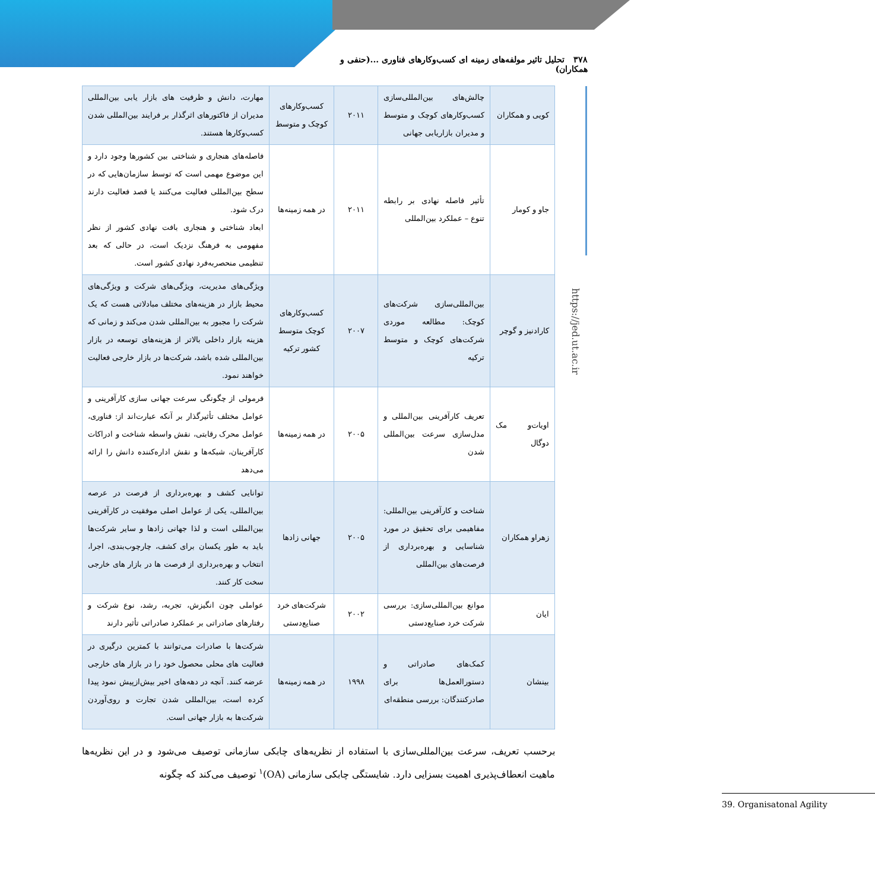۳۷۸ تحلیل تاثیر مولفه‌های زمینه ای کسب‌وکارهای فناوری ...(حنفی و همکاران)
https://jed.ut.ac.ir
| کویی و همکاران | چالش‌های بین‌المللی‌سازی کسب‌وکارهای کوچک و متوسط و مدیران بازاریابی جهانی | ۲۰۱۱ | کسب‌وکارهای کوچک و متوسط | مهارت، دانش و ظرفیت های بازار یابی بین‌المللی مدیران از فاکتورهای اثرگذار بر فرایند بین‌المللی شدن کسب‌وکارها هستند. |
| جاو و کومار | تأثیر فاصله نهادی بر رابطه تنوع – عملکرد بین‌المللی | ۲۰۱۱ | در همه زمینه‌ها | فاصله‌های هنجاری و شناختی بین کشورها وجود دارد و این موضوع مهمی است که توسط سازمان‌هایی که در سطح بین‌المللی فعالیت می‌کنند یا قصد فعالیت دارند درک شود. ابعاد شناختی و هنجاری بافت نهادی کشور از نظر مفهومی به فرهنگ نزدیک است، در حالی که بعد تنظیمی منحصربه‌فرد نهادی کشور است. |
| کارادنیز و گوچر | بین‌المللی‌سازی شرکت‌های کوچک: مطالعه موردی شرکت‌های کوچک و متوسط ترکیه | ۲۰۰۷ | کسب‌وکارهای کوچک متوسط کشور ترکیه | ویژگی‌های مدیریت، ویژگی‌های شرکت و ویژگی‌های محیط بازار در هزینه‌های مختلف مبادلاتی هست که یک شرکت را مجبور به بین‌المللی شدن می‌کند و زمانی که هزینه بازار داخلی بالاتر از هزینه‌های توسعه در بازار بین‌المللی شده باشد، شرکت‌ها در بازار خارجی فعالیت خواهند نمود. |
| اویات‌و مک دوگال | تعریف کارآفرینی بین‌المللی و مدل‌سازی سرعت بین‌المللی شدن | ۲۰۰۵ | در همه زمینه‌ها | فرمولی از چگونگی سرعت جهانی سازی کارآفرینی و عوامل مختلف تأثیرگذار بر آنکه عبارت‌اند از: فناوری، عوامل محرک رقابتی، نقش واسطه شناخت و ادراکات کارآفرینان، شبکه‌ها و نقش اداره‌کننده دانش را ارائه می‌دهد |
| زهراو همکاران | شناخت و کارآفرینی بین‌المللی: مفاهیمی برای تحقیق در مورد شناسایی و بهره‌برداری از فرصت‌های بین‌المللی | ۲۰۰۵ | جهانی زادها | توانایی کشف و بهره‌برداری از فرصت در عرصه بین‌المللی، یکی از عوامل اصلی موفقیت در کارآفرینی بین‌المللی است و لذا جهانی زادها و سایر شرکت‌ها باید به طور یکسان برای کشف، چارچوب‌بندی، اجرا، انتخاب و بهره‌برداری از فرصت ها در بازار های خارجی سخت کار کنند. |
| ایان | موانع بین‌المللی‌سازی: بررسی شرکت خرد صنایع‌دستی | ۲۰۰۲ | شرکت‌های خرد صنایع‌دستی | عواملی چون انگیزش، تجربه، رشد، نوع شرکت و رفتارهای صادراتی بر عملکرد صادراتی تأثیر دارند |
| بینشان | کمک‌های صادراتی و دستورالعمل‌ها برای صادرکنندگان: بررسی منطقه‌ای | ۱۹۹۸ | در همه زمینه‌ها | شرکت‌ها با صادرات می‌توانند با کمترین درگیری در فعالیت های محلی محصول خود را در بازار های خارجی عرضه کنند. آنچه در دهه‌های اخیر بیش‌ازپیش نمود پیدا کرده است، بین‌المللی شدن تجارت و روی‌آوردن شرکت‌ها به بازار جهانی است. |
برحسب تعریف، سرعت بین‌المللی‌سازی با استفاده از نظریه‌های چابکی سازمانی توصیف می‌شود و در این نظریه‌ها ماهیت انعطاف‌پذیری اهمیت بسزایی دارد. شایستگی چابکی سازمانی (OA)<sup>۱</sup> توصیف می‌کند که چگونه
39. Organisatonal Agility